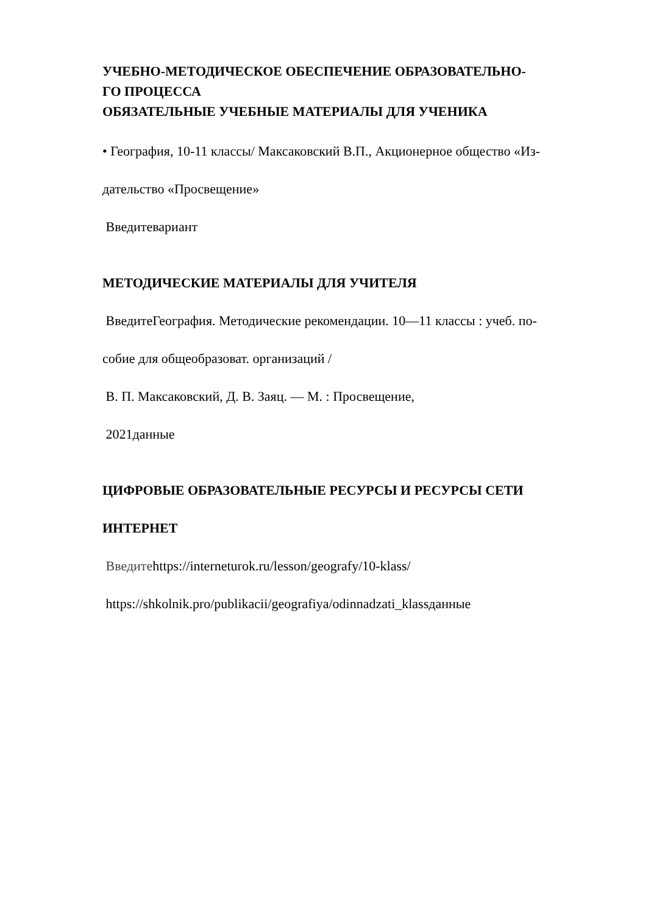УЧЕБНО-МЕТОДИЧЕСКОЕ ОБЕСПЕЧЕНИЕ ОБРАЗОВАТЕЛЬНО-
ГО ПРОЦЕССА
ОБЯЗАТЕЛЬНЫЕ УЧЕБНЫЕ МАТЕРИАЛЫ ДЛЯ УЧЕНИКА
• География, 10-11 классы/ Максаковский В.П., Акционерное общество «Из-
дательство «Просвещение»
Введитевариант
МЕТОДИЧЕСКИЕ МАТЕРИАЛЫ ДЛЯ УЧИТЕЛЯ
ВведитеГеография. Методические рекомендации. 10—11 классы : учеб. по-
собие для общеобразоват. организаций /
В. П. Максаковский, Д. В. Заяц. — М. : Просвещение,
2021данные
ЦИФРОВЫЕ ОБРАЗОВАТЕЛЬНЫЕ РЕСУРСЫ И РЕСУРСЫ СЕТИ
ИНТЕРНЕТ
Введитеhttps://interneturok.ru/lesson/geografy/10-klass/
https://shkolnik.pro/publikacii/geografiya/odinnadzati_klassданные